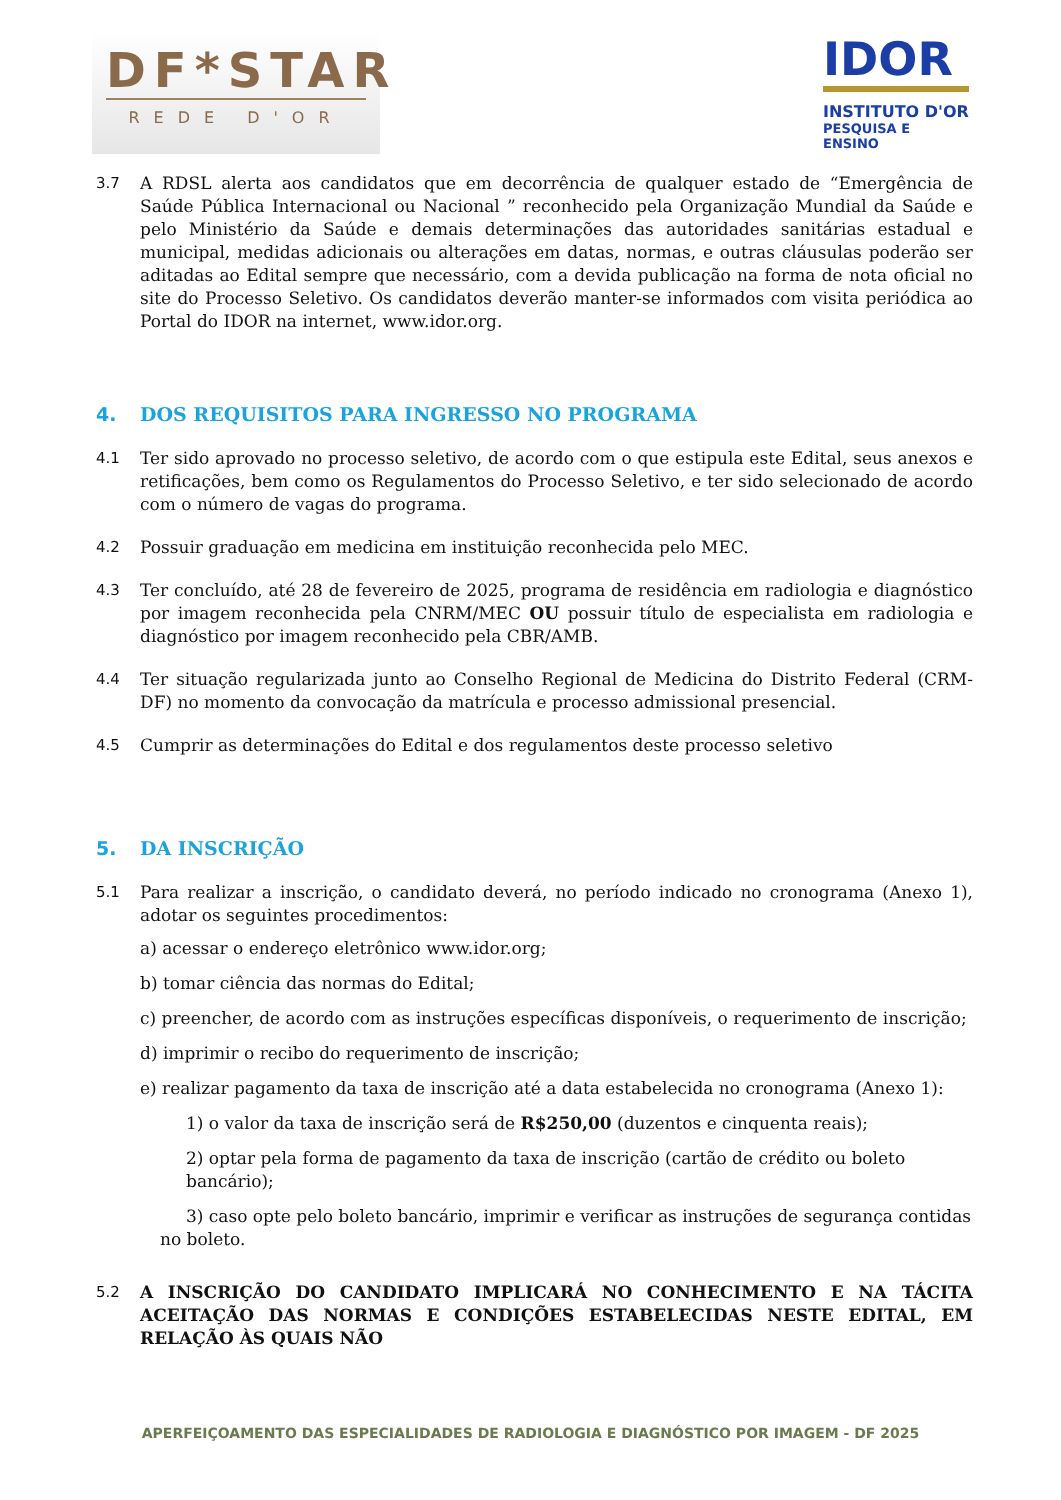DF*STAR
REDE D'OR
IDOR
INSTITUTO D'OR
PESQUISA E ENSINO
3.7 A RDSL alerta aos candidatos que em decorrência de qualquer estado de “Emergência de Saúde Pública Internacional ou Nacional ” reconhecido pela Organização Mundial da Saúde e pelo Ministério da Saúde e demais determinações das autoridades sanitárias estadual e municipal, medidas adicionais ou alterações em datas, normas, e outras cláusulas poderão ser aditadas ao Edital sempre que necessário, com a devida publicação na forma de nota oficial no site do Processo Seletivo. Os candidatos deverão manter-se informados com visita periódica ao Portal do IDOR na internet, www.idor.org.
4. DOS REQUISITOS PARA INGRESSO NO PROGRAMA
4.1 Ter sido aprovado no processo seletivo, de acordo com o que estipula este Edital, seus anexos e retificações, bem como os Regulamentos do Processo Seletivo, e ter sido selecionado de acordo com o número de vagas do programa.
4.2 Possuir graduação em medicina em instituição reconhecida pelo MEC.
4.3 Ter concluído, até 28 de fevereiro de 2025, programa de residência em radiologia e diagnóstico por imagem reconhecida pela CNRM/MEC OU possuir título de especialista em radiologia e diagnóstico por imagem reconhecido pela CBR/AMB.
4.4 Ter situação regularizada junto ao Conselho Regional de Medicina do Distrito Federal (CRM-DF) no momento da convocação da matrícula e processo admissional presencial.
4.5 Cumprir as determinações do Edital e dos regulamentos deste processo seletivo
5. DA INSCRIÇÃO
5.1 Para realizar a inscrição, o candidato deverá, no período indicado no cronograma (Anexo 1), adotar os seguintes procedimentos:
a) acessar o endereço eletrônico www.idor.org;
b) tomar ciência das normas do Edital;
c) preencher, de acordo com as instruções específicas disponíveis, o requerimento de inscrição;
d) imprimir o recibo do requerimento de inscrição;
e) realizar pagamento da taxa de inscrição até a data estabelecida no cronograma (Anexo 1):
1) o valor da taxa de inscrição será de R$250,00 (duzentos e cinquenta reais);
2) optar pela forma de pagamento da taxa de inscrição (cartão de crédito ou boleto bancário);
3) caso opte pelo boleto bancário, imprimir e verificar as instruções de segurança contidas no boleto.
5.2 A INSCRIÇÃO DO CANDIDATO IMPLICARÁ NO CONHECIMENTO E NA TÁCITA ACEITAÇÃO DAS NORMAS E CONDIÇÕES ESTABELECIDAS NESTE EDITAL, EM RELAÇÃO ÀS QUAIS NÃO
APERFEIÇOAMENTO DAS ESPECIALIDADES DE RADIOLOGIA E DIAGNÓSTICO POR IMAGEM - DF 2025